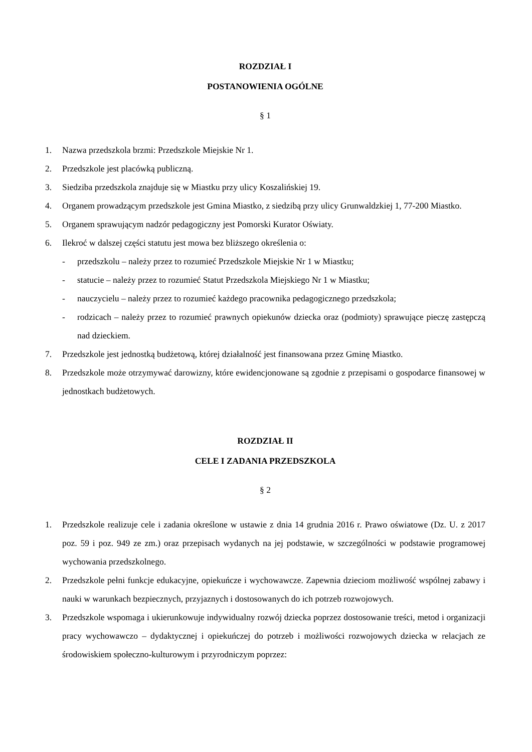ROZDZIAŁ I
POSTANOWIENIA OGÓLNE
§ 1
1. Nazwa przedszkola brzmi: Przedszkole Miejskie Nr 1.
2. Przedszkole jest placówką publiczną.
3. Siedziba przedszkola znajduje się w Miastku przy ulicy Koszalińskiej 19.
4. Organem prowadzącym przedszkole jest Gmina Miastko, z siedzibą przy ulicy Grunwaldzkiej 1, 77-200 Miastko.
5. Organem sprawującym nadzór pedagogiczny jest Pomorski Kurator Oświaty.
6. Ilekroć w dalszej części statutu jest mowa bez bliższego określenia o:
- przedszkolu – należy przez to rozumieć Przedszkole Miejskie Nr 1 w Miastku;
- statucie – należy przez to rozumieć Statut Przedszkola Miejskiego Nr 1 w Miastku;
- nauczycielu – należy przez to rozumieć każdego pracownika pedagogicznego przedszkola;
- rodzicach – należy przez to rozumieć prawnych opiekunów dziecka oraz (podmioty) sprawujące pieczę zastępczą nad dzieckiem.
7. Przedszkole jest jednostką budżetową, której działalność jest finansowana przez Gminę Miastko.
8. Przedszkole może otrzymywać darowizny, które ewidencjonowane są zgodnie z przepisami o gospodarce finansowej w jednostkach budżetowych.
ROZDZIAŁ II
CELE I ZADANIA PRZEDSZKOLA
§ 2
1. Przedszkole realizuje cele i zadania określone w ustawie z dnia 14 grudnia 2016 r. Prawo oświatowe (Dz. U. z 2017 poz. 59 i poz. 949 ze zm.) oraz przepisach wydanych na jej podstawie, w szczególności w podstawie programowej wychowania przedszkolnego.
2. Przedszkole pełni funkcje edukacyjne, opiekuńcze i wychowawcze. Zapewnia dzieciom możliwość wspólnej zabawy i nauki w warunkach bezpiecznych, przyjaznych i dostosowanych do ich potrzeb rozwojowych.
3. Przedszkole wspomaga i ukierunkowuje indywidualny rozwój dziecka poprzez dostosowanie treści, metod i organizacji pracy wychowawczo – dydaktycznej i opiekuńczej do potrzeb i możliwości rozwojowych dziecka w relacjach ze środowiskiem społeczno-kulturowym i przyrodniczym poprzez: